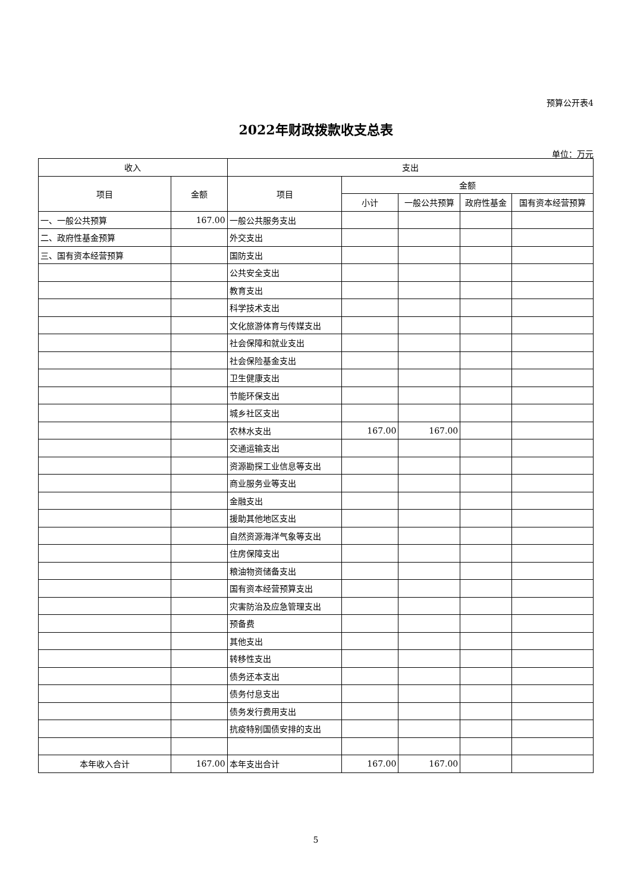预算公开表4
2022年财政拨款收支总表
单位：万元
| 收入 | | 支出 | | | | |
| --- | --- | --- | --- | --- | --- | --- |
| 项目 | 金额 | 项目 | 金额 | | | |
| | | | 小计 | 一般公共预算 | 政府性基金 | 国有资本经营预算 |
| 一、一般公共预算 | 167.00 | 一般公共服务支出 | | | | |
| 二、政府性基金预算 | | 外交支出 | | | | |
| 三、国有资本经营预算 | | 国防支出 | | | | |
| | | 公共安全支出 | | | | |
| | | 教育支出 | | | | |
| | | 科学技术支出 | | | | |
| | | 文化旅游体育与传媒支出 | | | | |
| | | 社会保障和就业支出 | | | | |
| | | 社会保险基金支出 | | | | |
| | | 卫生健康支出 | | | | |
| | | 节能环保支出 | | | | |
| | | 城乡社区支出 | | | | |
| | | 农林水支出 | 167.00 | 167.00 | | |
| | | 交通运输支出 | | | | |
| | | 资源勘探工业信息等支出 | | | | |
| | | 商业服务业等支出 | | | | |
| | | 金融支出 | | | | |
| | | 援助其他地区支出 | | | | |
| | | 自然资源海洋气象等支出 | | | | |
| | | 住房保障支出 | | | | |
| | | 粮油物资储备支出 | | | | |
| | | 国有资本经营预算支出 | | | | |
| | | 灾害防治及应急管理支出 | | | | |
| | | 预备费 | | | | |
| | | 其他支出 | | | | |
| | | 转移性支出 | | | | |
| | | 债务还本支出 | | | | |
| | | 债务付息支出 | | | | |
| | | 债务发行费用支出 | | | | |
| | | 抗疫特别国债安排的支出 | | | | |
| 本年收入合计 | 167.00 | 本年支出合计 | 167.00 | 167.00 | | |
5